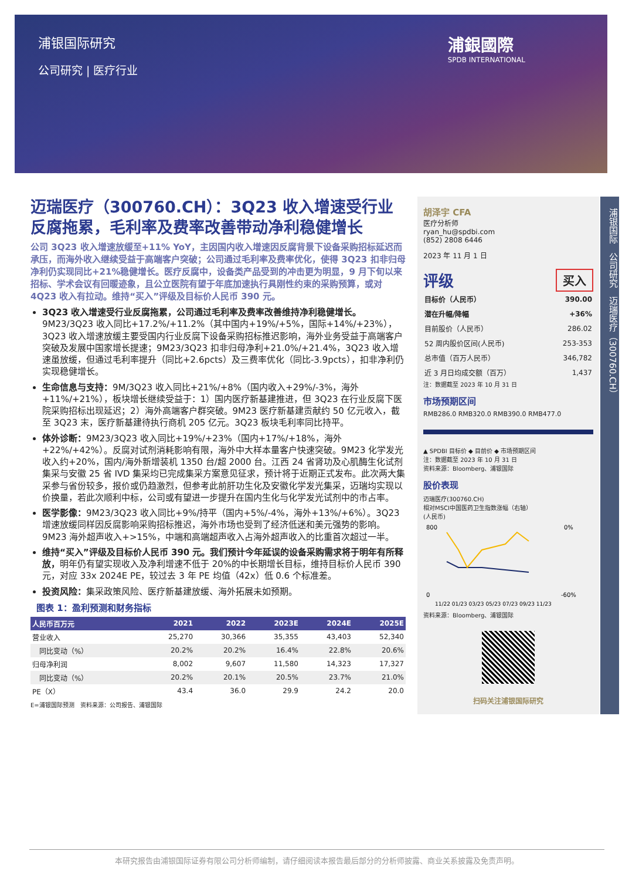浦银国际研究
公司研究 | 医疗行业
浦銀國際
SPDB INTERNATIONAL
迈瑞医疗（300760.CH）：3Q23 收入增速受行业反腐拖累，毛利率及费率改善带动净利稳健增长
公司 3Q23 收入增速放缓至+11% YoY，主因国内收入增速因反腐背景下设备采购招标延迟而承压，而海外收入继续受益于高端客户突破；公司通过毛利率及费率优化，使得 3Q23 扣非归母净利仍实现同比+21%稳健增长。医疗反腐中，设备类产品受到的冲击更为明显，9 月下旬以来招标、学术会议有回暖迹象，且公立医院有望于年底加速执行具刚性约束的采购预算，或对 4Q23 收入有拉动。维持“买入”评级及目标价人民币 390 元。
3Q23 收入增速受行业反腐拖累，公司通过毛利率及费率改善维持净利稳健增长。9M23/3Q23 收入同比+17.2%/+11.2%（其中国内+19%/+5%，国际+14%/+23%），3Q23 收入增速放缓主要受国内行业反腐下设备采购招标推迟影响，海外业务受益于高端客户突破及发展中国家增长提速；9M23/3Q23 扣非归母净利+21.0%/+21.4%，3Q23 收入增速虽放缓，但通过毛利率提升（同比+2.6pcts）及三费率优化（同比-3.9pcts），扣非净利仍实现稳健增长。
生命信息与支持：9M/3Q23 收入同比+21%/+8%（国内收入+29%/-3%，海外+11%/+21%），板块增长继续受益于：1）国内医疗新基建推进，但 3Q23 在行业反腐下医院采购招标出现延迟；2）海外高端客户群突破。9M23 医疗新基建贡献约 50 亿元收入，截至 3Q23 末，医疗新基建待执行商机 205 亿元。3Q23 板块毛利率同比持平。
体外诊断：9M23/3Q23 收入同比+19%/+23%（国内+17%/+18%，海外+22%/+42%）。反腐对试剂消耗影响有限，海外中大样本量客户快速突破。9M23 化学发光收入约+20%，国内/海外新增装机 1350 台/超 2000 台。江西 24 省肾功及心肌酶生化试剂集采与安徽 25 省 IVD 集采均已完成集采方案意见征求，预计将于近期正式发布。此次两大集采参与省份较多，报价或仍趋激烈，但参考此前肝功生化及安徽化学发光集采，迈瑞均实现以价换量，若此次顺利中标，公司或有望进一步提升在国内生化与化学发光试剂中的市占率。
医学影像：9M23/3Q23 收入同比+9%/持平（国内+5%/-4%，海外+13%/+6%）。3Q23 增速放缓同样因反腐影响采购招标推迟，海外市场也受到了经济低迷和美元强势的影响。9M23 海外超声收入+>15%，中端和高端超声收入占海外超声收入的比重首次超过一半。
维持“买入”评级及目标价人民币 390 元。我们预计今年延误的设备采购需求将于明年有所释放，明年仍有望实现收入及净利增速不低于 20%的中长期增长目标，维持目标价人民币 390 元，对应 33x 2024E PE，较过去 3 年 PE 均值（42x）低 0.6 个标准差。
投资风险：集采政策风险、医疗新基建放缓、海外拓展未如预期。
图表 1：盈利预测和财务指标
| 人民币百万元 | 2021 | 2022 | 2023E | 2024E | 2025E |
| --- | --- | --- | --- | --- | --- |
| 营业收入 | 25,270 | 30,366 | 35,355 | 43,403 | 52,340 |
| 同比变动（%） | 20.2% | 20.2% | 16.4% | 22.8% | 20.6% |
| 归母净利润 | 8,002 | 9,607 | 11,580 | 14,323 | 17,327 |
| 同比变动（%） | 20.2% | 20.1% | 20.5% | 23.7% | 21.0% |
| PE（X） | 43.4 | 36.0 | 29.9 | 24.2 | 20.0 |
E=浦银国际预测　资料来源：公司报告、浦银国际
胡泽宇 CFA
医疗分析师
ryan_hu@spdbi.com
(852) 2808 6446
2023 年 11 月 1 日
评级 买入
| 目标价（人民币） | 390.00 |
| 潜在升幅/降幅 | +36% |
| 目前股价（人民币） | 286.02 |
| 52 周内股价区间(人民币) | 253-353 |
| 总市值（百万人民币） | 346,782 |
| 近 3 月日均成交额（百万） | 1,437 |
注：数据截至 2023 年 10 月 31 日
市场预期区间
RMB286.0 RMB320.0 RMB390.0 RMB477.0
▲ SPDBI 目标价 ◆ 目前价 ◆ 市场预期区间
注：数据截至 2023 年 10 月 31 日
资料来源：Bloomberg、浦银国际
股价表现
迈瑞医疗(300760.CH)
相对MSCI中国医药卫生指数涨幅（右轴）
(人民币)
800
0
0%
-60%
11/22 01/23 03/23 05/23 07/23 09/23 11/23
资料来源：Bloomberg、浦银国际
扫码关注浦银国际研究
浦银国际　公司研究　迈瑞医疗（300760.CH）
本研究报告由浦银国际证券有限公司分析师编制，请仔细阅读本报告最后部分的分析师披露、商业关系披露及免责声明。